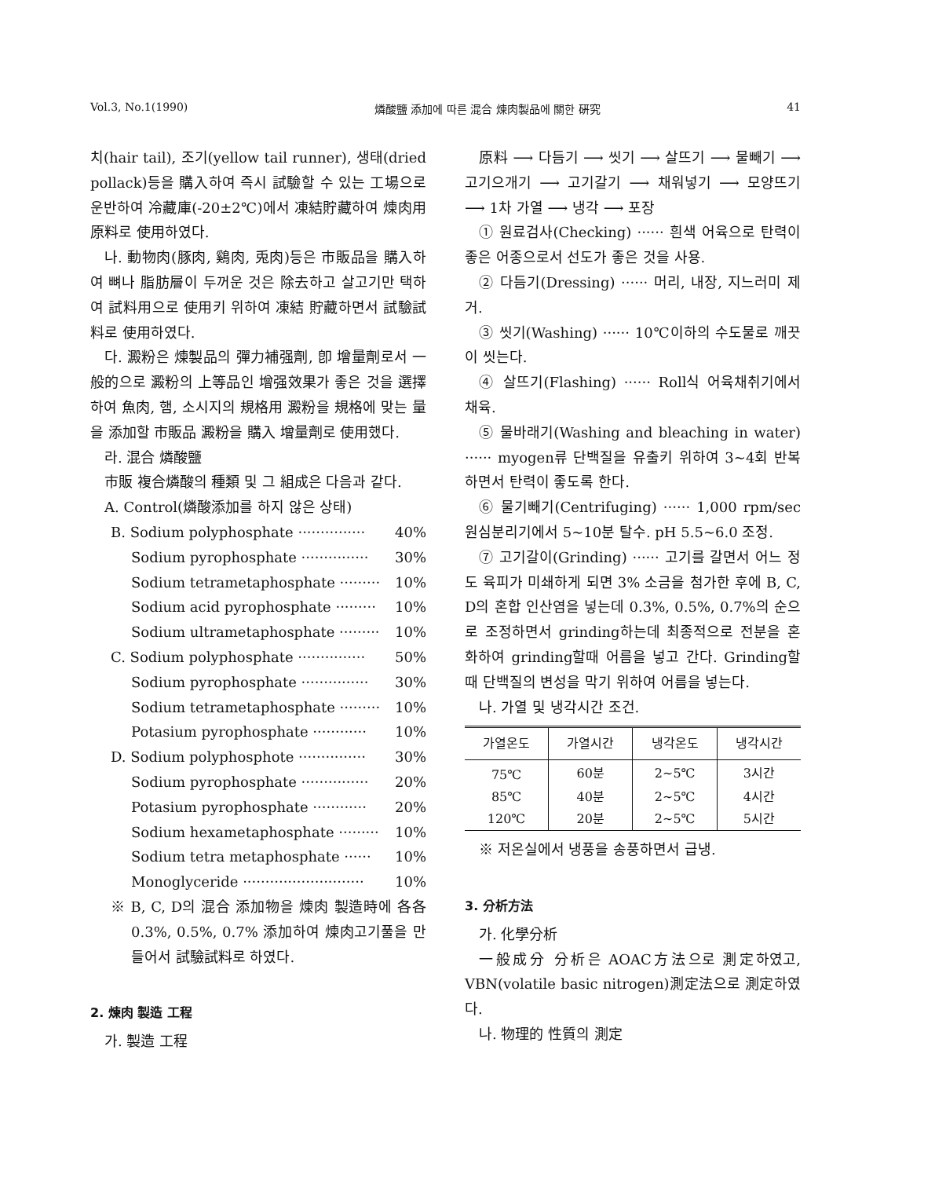Vol.3, No.1(1990) 燐酸鹽 添加에 따른 混合 煉肉製品에 關한 硏究 41
치(hair tail), 조기(yellow tail runner), 생태(dried pollack)등을 購入하여 즉시 試驗할 수 있는 工場으로 운반하여 冷藏庫(-20±2℃)에서 凍結貯藏하여 煉肉用 原料로 使用하였다.
나. 動物肉(豚肉, 鷄肉, 兎肉)등은 市販品을 購入하여 뼈나 脂肪層이 두꺼운 것은 除去하고 살고기만 택하여 試料用으로 使用키 위하여 凍結 貯藏하면서 試驗試料로 使用하였다.
다. 澱粉은 煉製品의 彈力補强劑, 卽 增量劑로서 一般的으로 澱粉의 上等品인 增强效果가 좋은 것을 選擇하여 魚肉, 햄, 소시지의 規格用 澱粉을 規格에 맞는 量을 添加할 市販品 澱粉을 購入 增量劑로 使用했다.
라. 混合 燐酸鹽
市販 複合燐酸의 種類 및 그 組成은 다음과 같다.
A. Control(燐酸添加를 하지 않은 상태)
B. Sodium polyphosphate ··············· 40%
Sodium pyrophosphate ··············· 30%
Sodium tetrametaphosphate ········· 10%
Sodium acid pyrophosphate ········· 10%
Sodium ultrametaphosphate ········· 10%
C. Sodium polyphosphate ··············· 50%
Sodium pyrophosphate ··············· 30%
Sodium tetrametaphosphate ········· 10%
Potasium pyrophosphate ············ 10%
D. Sodium polyphosphote ··············· 30%
Sodium pyrophosphate ··············· 20%
Potasium pyrophosphate ············ 20%
Sodium hexametaphosphate ········· 10%
Sodium tetra metaphosphate ······ 10%
Monoglyceride ··························· 10%
※ B, C, D의 混合 添加物을 煉肉 製造時에 各各 0.3%, 0.5%, 0.7% 添加하여 煉肉고기풀을 만들어서 試驗試料로 하였다.
2. 煉肉 製造 工程
가. 製造 工程
原料 ⟶ 다듬기 ⟶ 씻기 ⟶ 살뜨기 ⟶ 물빼기 ⟶ 고기으개기 ⟶ 고기갈기 ⟶ 채워넣기 ⟶ 모양뜨기 ⟶ 1차 가열 ⟶ 냉각 ⟶ 포장
① 원료검사(Checking) ······ 흰색 어육으로 탄력이 좋은 어종으로서 선도가 좋은 것을 사용.
② 다듬기(Dressing) ······ 머리, 내장, 지느러미 제거.
③ 씻기(Washing) ······ 10℃이하의 수도물로 깨끗이 씻는다.
④ 살뜨기(Flashing) ······ Roll식 어육채취기에서 채육.
⑤ 물바래기(Washing and bleaching in water) ······ myogen류 단백질을 유출키 위하여 3~4회 반복하면서 탄력이 좋도록 한다.
⑥ 물기빼기(Centrifuging) ······ 1,000 rpm/sec 원심분리기에서 5~10분 탈수. pH 5.5~6.0 조정.
⑦ 고기갈이(Grinding) ······ 고기를 갈면서 어느 정도 육피가 미쇄하게 되면 3% 소금을 첨가한 후에 B, C, D의 혼합 인산염을 넣는데 0.3%, 0.5%, 0.7%의 순으로 조정하면서 grinding하는데 최종적으로 전분을 혼화하여 grinding할때 어름을 넣고 간다. Grinding할때 단백질의 변성을 막기 위하여 어름을 넣는다.
나. 가열 및 냉각시간 조건.
| 가열온도 | 가열시간 | 냉각온도 | 냉각시간 |
| --- | --- | --- | --- |
| 75℃ | 60분 | 2~5℃ | 3시간 |
| 85℃ | 40분 | 2~5℃ | 4시간 |
| 120℃ | 20분 | 2~5℃ | 5시간 |
※ 저온실에서 냉풍을 송풍하면서 급냉.
3. 分析方法
가. 化學分析
一般成分 分析은 AOAC方法으로 測定하였고, VBN(volatile basic nitrogen)測定法으로 測定하였다.
나. 物理的 性質의 測定